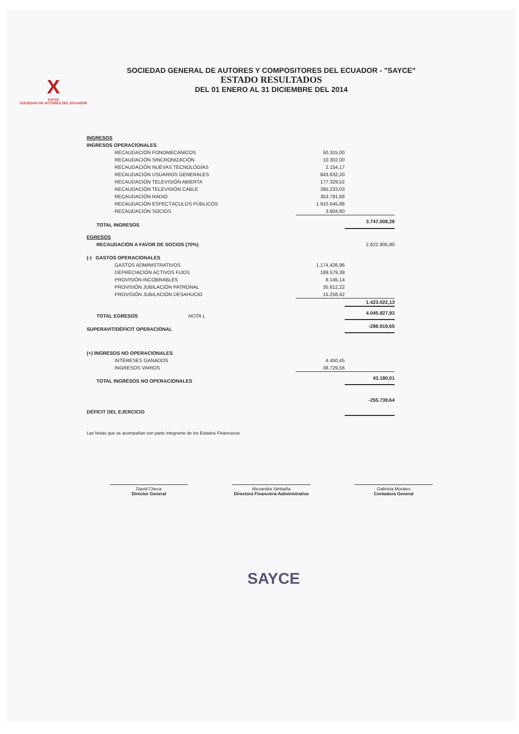X
SAYCE
SOCIEDAD DE AUTORES DEL ECUADOR
SOCIEDAD GENERAL DE AUTORES Y COMPOSITORES DEL ECUADOR - "SAYCE"
ESTADO RESULTADOS
DEL 01 ENERO AL 31 DICIEMBRE DEL 2014
| INGRESOS | | |
| INGRESOS OPERACIONALES | | |
| RECAUDACIÓN FONOMECÁNICOS | 50.315,00 | |
| RECAUDACIÓN SINCRONIZACIÓN | 10.302,00 | |
| RECAUDACIÓN NUEVAS TECNOLOGÍAS | 2.154,17 | |
| RECAUDACIÓN USUARIOS GENERALES | 843.632,20 | |
| RECAUDACIÓN TELEVISIÓN ABIERTA | 177.329,52 | |
| RECAUDACIÓN TELEVISIÓN CABLE | 395.233,03 | |
| RECAUDACIÓN RADIO | 353.791,68 | |
| RECAUDACIÓN ESPECTÁCULOS PÚBLICOS | 1.910.645,88 | |
| RECAUDACIÓN SOCIOS | 3.604,80 | |
| TOTAL INGRESOS | | 3.747.008,28 |
| EGRESOS | | |
| RECAUDACIÓN A FAVOR DE SOCIOS (70%) | | 2.622.905,80 |
| (-) GASTOS OPERACIONALES | | |
| GASTOS ADMINISTRATIVOS | 1.174.426,96 | |
| DEPRECIACIÓN ACTIVOS FIJOS | 189.579,39 | |
| PROVISIÓN INCOBRABLES | 8.145,14 | |
| PROVISIÓN JUBILACIÓN PATRONAL | 35.612,22 | |
| PROVISIÓN JUBILACIÓN DESAHUCIO | 15.258,42 | |
| | | 1.423.022,13 |
| TOTAL EGRESOS NOTA L | | 4.045.927,93 |
| SUPERAVIT/DÉFICIT OPERACIONAL | | -298.919,65 |
| (+) INGRESOS NO OPERACIONALES | | |
| INTERESES GANADOS | 4.450,45 | |
| INGRESOS VARIOS | 38.729,56 | |
| TOTAL INGRESOS NO OPERACIONALES | | 43.180,01 |
| DÉFICIT DEL EJERCICIO | | -255.739,64 |
Las Notas que se acompañan son parte integrante de los Estados Financieros
David Checa
Director General
Alexandra Simbaña
Directora Financiera-Administrativa
Gabriela Morales
Contadora General
SAYCE